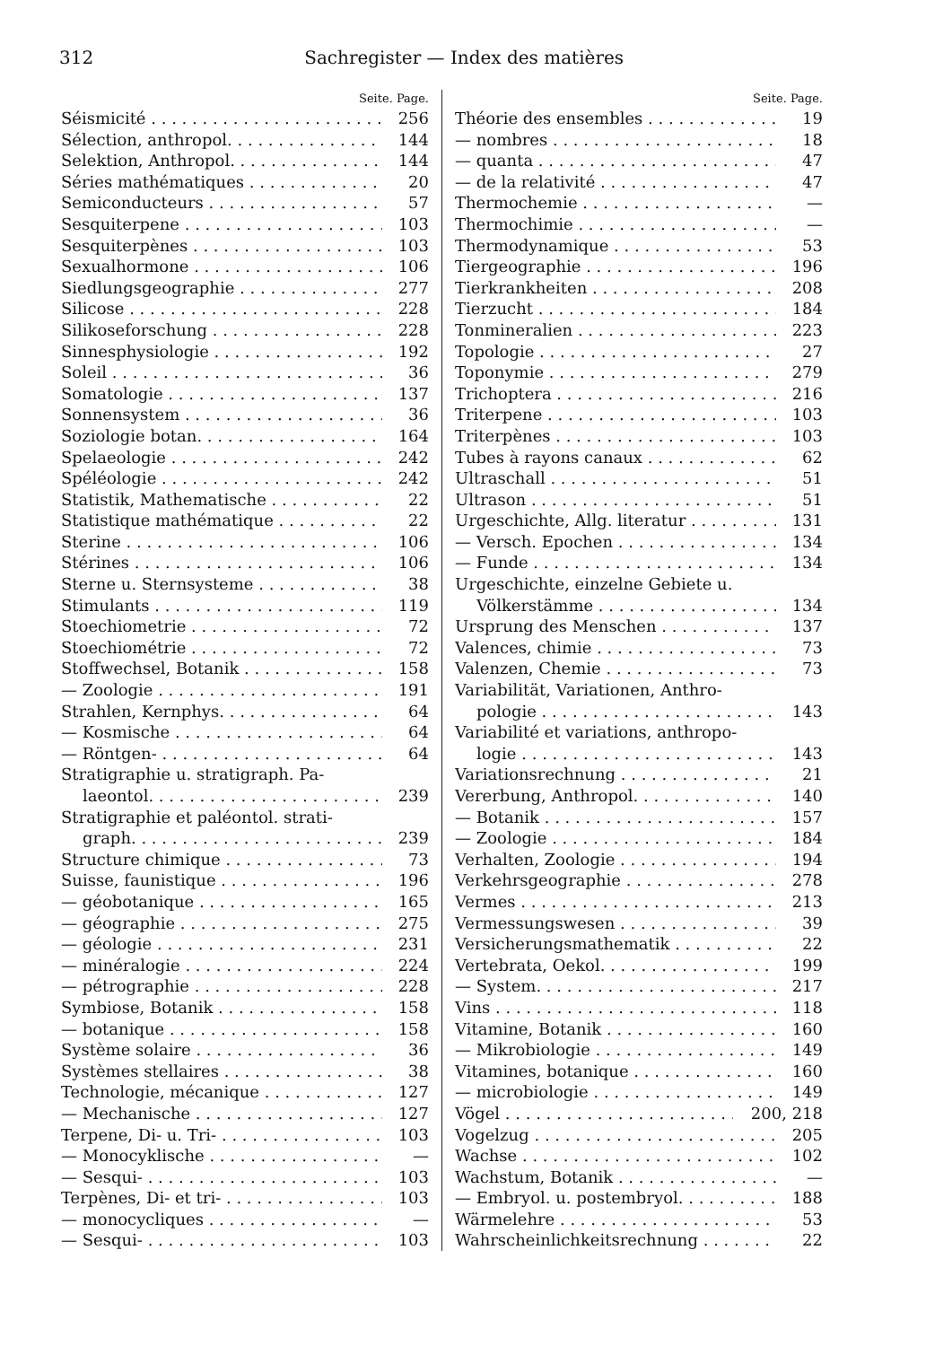312 Sachregister — Index des matières
Seite. Page.
Séismicité 256
Sélection, anthropol. 144
Selektion, Anthropol. 144
Séries mathématiques 20
Semiconducteurs 57
Sesquiterpene 103
Sesquiterpènes 103
Sexualhormone 106
Siedlungsgeographie 277
Silicose 228
Silikoseforschung 228
Sinnesphysiologie 192
Soleil 36
Somatologie 137
Sonnensystem 36
Soziologie botan. 164
Spelaeologie 242
Spéléologie 242
Statistik, Mathematische 22
Statistique mathématique 22
Sterine 106
Stérines 106
Sterne u. Sternsysteme 38
Stimulants 119
Stoechiometrie 72
Stoechiométrie 72
Stoffwechsel, Botanik 158
— Zoologie 191
Strahlen, Kernphys. 64
— Kosmische 64
— Röntgen- 64
Stratigraphie u. stratigraph. Pa-
laeontol. 239
Stratigraphie et paléontol. strati-
graph. 239
Structure chimique 73
Suisse, faunistique 196
— géobotanique 165
— géographie 275
— géologie 231
— minéralogie 224
— pétrographie 228
Symbiose, Botanik 158
— botanique 158
Système solaire 36
Systèmes stellaires 38
Technologie, mécanique 127
— Mechanische 127
Terpene, Di- u. Tri- 103
— Monocyklische —
— Sesqui- 103
Terpènes, Di- et tri- 103
— monocycliques —
— Sesqui- 103
Seite. Page.
Théorie des ensembles 19
— nombres 18
— quanta 47
— de la relativité 47
Thermochemie —
Thermochimie —
Thermodynamique 53
Tiergeographie 196
Tierkrankheiten 208
Tierzucht 184
Tonmineralien 223
Topologie 27
Toponymie 279
Trichoptera 216
Triterpene 103
Triterpènes 103
Tubes à rayons canaux 62
Ultraschall 51
Ultrason 51
Urgeschichte, Allg. literatur 131
— Versch. Epochen 134
— Funde 134
Urgeschichte, einzelne Gebiete u.
Völkerstämme 134
Ursprung des Menschen 137
Valences, chimie 73
Valenzen, Chemie 73
Variabilität, Variationen, Anthro-
pologie 143
Variabilité et variations, anthropo-
logie 143
Variationsrechnung 21
Vererbung, Anthropol. 140
— Botanik 157
— Zoologie 184
Verhalten, Zoologie 194
Verkehrsgeographie 278
Vermes 213
Vermessungswesen 39
Versicherungsmathematik 22
Vertebrata, Oekol. 199
— System. 217
Vins 118
Vitamine, Botanik 160
— Mikrobiologie 149
Vitamines, botanique 160
— microbiologie 149
Vögel 200, 218
Vogelzug 205
Wachse 102
Wachstum, Botanik —
— Embryol. u. postembryol. 188
Wärmelehre 53
Wahrscheinlichkeitsrechnung 22